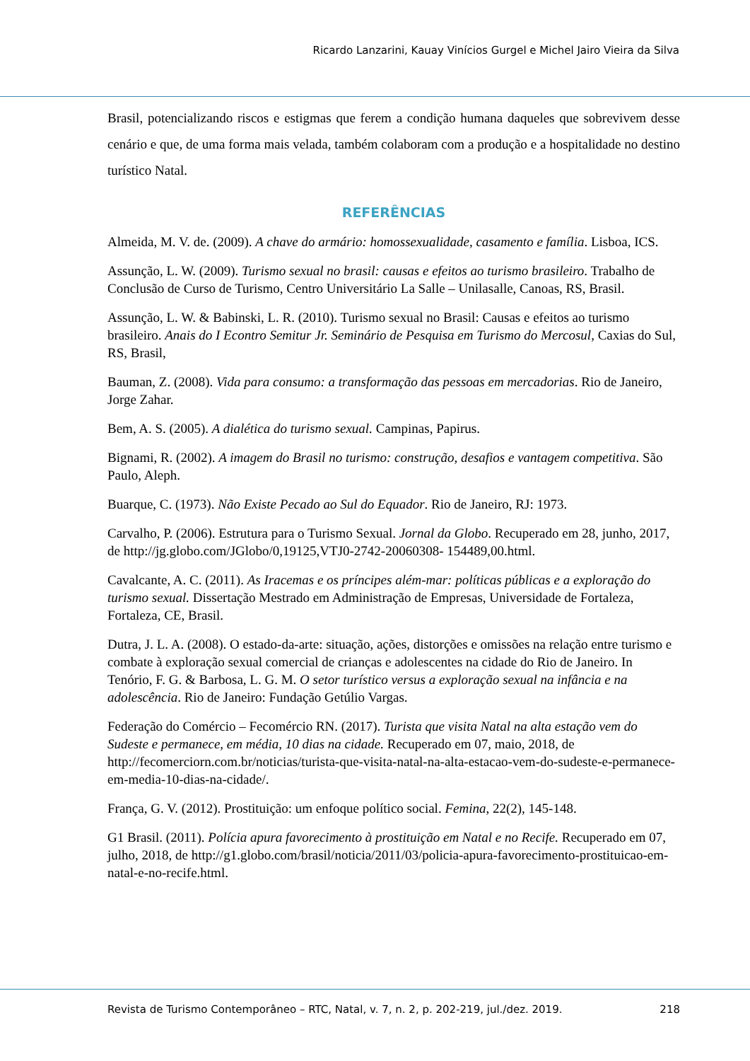Ricardo Lanzarini, Kauay Vinícios Gurgel e Michel Jairo Vieira da Silva
Brasil, potencializando riscos e estigmas que ferem a condição humana daqueles que sobrevivem desse cenário e que, de uma forma mais velada, também colaboram com a produção e a hospitalidade no destino turístico Natal.
REFERÊNCIAS
Almeida, M. V. de. (2009). A chave do armário: homossexualidade, casamento e família. Lisboa, ICS.
Assunção, L. W. (2009). Turismo sexual no brasil: causas e efeitos ao turismo brasileiro. Trabalho de Conclusão de Curso de Turismo, Centro Universitário La Salle – Unilasalle, Canoas, RS, Brasil.
Assunção, L. W. & Babinski, L. R. (2010). Turismo sexual no Brasil: Causas e efeitos ao turismo brasileiro. Anais do I Econtro Semitur Jr. Seminário de Pesquisa em Turismo do Mercosul, Caxias do Sul, RS, Brasil,
Bauman, Z. (2008). Vida para consumo: a transformação das pessoas em mercadorias. Rio de Janeiro, Jorge Zahar.
Bem, A. S. (2005). A dialética do turismo sexual. Campinas, Papirus.
Bignami, R. (2002). A imagem do Brasil no turismo: construção, desafios e vantagem competitiva. São Paulo, Aleph.
Buarque, C. (1973). Não Existe Pecado ao Sul do Equador. Rio de Janeiro, RJ: 1973.
Carvalho, P. (2006). Estrutura para o Turismo Sexual. Jornal da Globo. Recuperado em 28, junho, 2017, de http://jg.globo.com/JGlobo/0,19125,VTJ0-2742-20060308- 154489,00.html.
Cavalcante, A. C. (2011). As Iracemas e os príncipes além-mar: políticas públicas e a exploração do turismo sexual. Dissertação Mestrado em Administração de Empresas, Universidade de Fortaleza, Fortaleza, CE, Brasil.
Dutra, J. L. A. (2008). O estado-da-arte: situação, ações, distorções e omissões na relação entre turismo e combate à exploração sexual comercial de crianças e adolescentes na cidade do Rio de Janeiro. In Tenório, F. G. & Barbosa, L. G. M. O setor turístico versus a exploração sexual na infância e na adolescência. Rio de Janeiro: Fundação Getúlio Vargas.
Federação do Comércio – Fecomércio RN. (2017). Turista que visita Natal na alta estação vem do Sudeste e permanece, em média, 10 dias na cidade. Recuperado em 07, maio, 2018, de http://fecomerciorn.com.br/noticias/turista-que-visita-natal-na-alta-estacao-vem-do-sudeste-e-permanece-em-media-10-dias-na-cidade/.
França, G. V. (2012). Prostituição: um enfoque político social. Femina, 22(2), 145-148.
G1 Brasil. (2011). Polícia apura favorecimento à prostituição em Natal e no Recife. Recuperado em 07, julho, 2018, de http://g1.globo.com/brasil/noticia/2011/03/policia-apura-favorecimento-prostituicao-em-natal-e-no-recife.html.
Revista de Turismo Contemporâneo – RTC, Natal, v. 7, n. 2, p. 202-219, jul./dez. 2019. 218